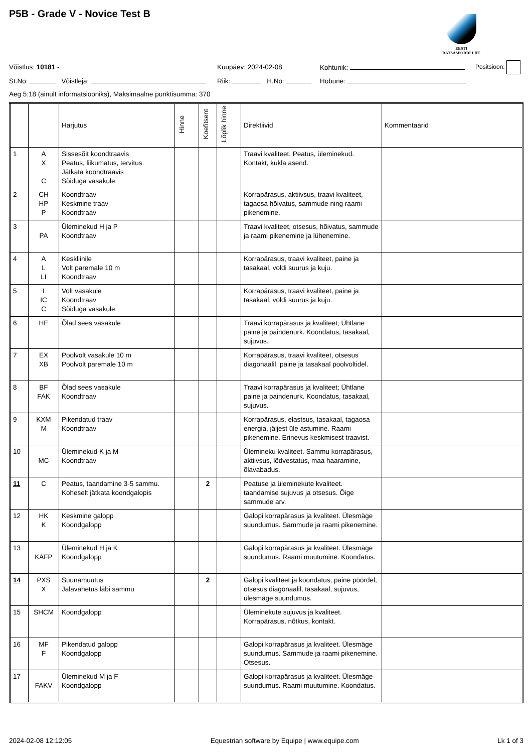P5B - Grade V - Novice Test B
EESTI
RATSASPORDI LIIT
Võistlus: 10181 - Kuupäev: 2024-02-08 Kohtunik: Positsioon:
St.No: Võistleja: Riik: H.No: Hobune:
Aeg 5:18 (ainult informatsiooniks), Maksimaalne punktisumma: 370
| | | Harjutus | Hinne | Koefitsent | Lõplik hinne | Direktiivid | Kommentaarid |
| --- | --- | --- | --- | --- | --- | --- | --- |
| 1 | A X C | Sissesõit koondtraavis Peatus, liikumatus, tervitus. Jätkata koondtraavis Sõiduga vasakule | | | | Traavi kvaliteet. Peatus, üleminekud. Kontakt, kukla asend. | |
| 2 | CH HP P | Koondtraav Keskmine traav Koondtraav | | | | Korrapärasus, aktiivsus, traavi kvaliteet, tagaosa hõivatus, sammude ning raami pikenemine. | |
| 3 | PA | Üleminekud H ja P Koondtraav | | | | Traavi kvaliteet, otsesus, hõivatus, sammude ja raami pikenemine ja lühenemine. | |
| 4 | A L LI | Keskliinile Volt paremale 10 m Koondtraav | | | | Korrapärasus, traavi kvaliteet, paine ja tasakaal, voldi suurus ja kuju. | |
| 5 | I IC C | Volt vasakule Koondtraav Sõiduga vasakule | | | | Korrapärasus, traavi kvaliteet, paine ja tasakaal, voldi suurus ja kuju. | |
| 6 | HE | Õlad sees vasakule | | | | Traavi korrapärasus ja kvaliteet; Ühtlane paine ja paindenurk. Koondatus, tasakaal, sujuvus. | |
| 7 | EX XB | Poolvolt vasakule 10 m Poolvolt paremale 10 m | | | | Korrapärasus, traavi kvaliteet, otsesus diagonaalil, paine ja tasakaal poolvoltidel. | |
| 8 | BF FAK | Õlad sees vasakule Koondtraav | | | | Traavi korrapärasus ja kvaliteet; Ühtlane paine ja paindenurk. Koondatus, tasakaal, sujuvus. | |
| 9 | KXM M | Pikendatud traav Koondtraav | | | | Korrapärasus, elastsus, tasakaal, tagaosa energia, jäljest üle astumine. Raami pikenemine. Erinevus keskmisest traavist. | |
| 10 | MC | Üleminekud K ja M Koondtraav | | | | Ülemineku kvaliteet. Sammu korrapärasus, aktiivsus, lõdvestatus, maa haaramine, õlavabadus. | |
| 11 | C | Peatus, taandamine 3-5 sammu. Koheselt jätkata koondgalopis | | 2 | | Peatuse ja üleminekute kvaliteet. taandamise sujuvus ja otsesus. Õige sammude arv. | |
| 12 | HK K | Keskmine galopp Koondgalopp | | | | Galopi korrapärasus ja kvaliteet. Ülesmäge suundumus. Sammude ja raami pikenemine. | |
| 13 | KAFP | Üleminekud H ja K Koondgalopp | | | | Galopi korrapärasus ja kvaliteet. Ülesmäge suundumus. Raami muutumine. Koondatus. | |
| 14 | PXS X | Suunamuutus Jalavahetus läbi sammu | | 2 | | Galopi kvaliteet ja koondatus, paine pöördel, otsesus diagonaalil, tasakaal, sujuvus, ülesmäge suundumus. | |
| 15 | SHCM | Koondgalopp | | | | Üleminekute sujuvus ja kvaliteet. Korrapärasus, nõtkus, kontakt. | |
| 16 | MF F | Pikendatud galopp Koondgalopp | | | | Galopi korrapärasus ja kvaliteet. Ülesmäge suundumus. Sammude ja raami pikenemine. Otsesus. | |
| 17 | FAKV | Üleminekud M ja F Koondgalopp | | | | Galopi korrapärasus ja kvaliteet. Ülesmäge suundumus. Raami muutumine. Koondatus. | |
2024-02-08 12:12:05 Equestrian software by Equipe | www.equipe.com Lk 1 of 3